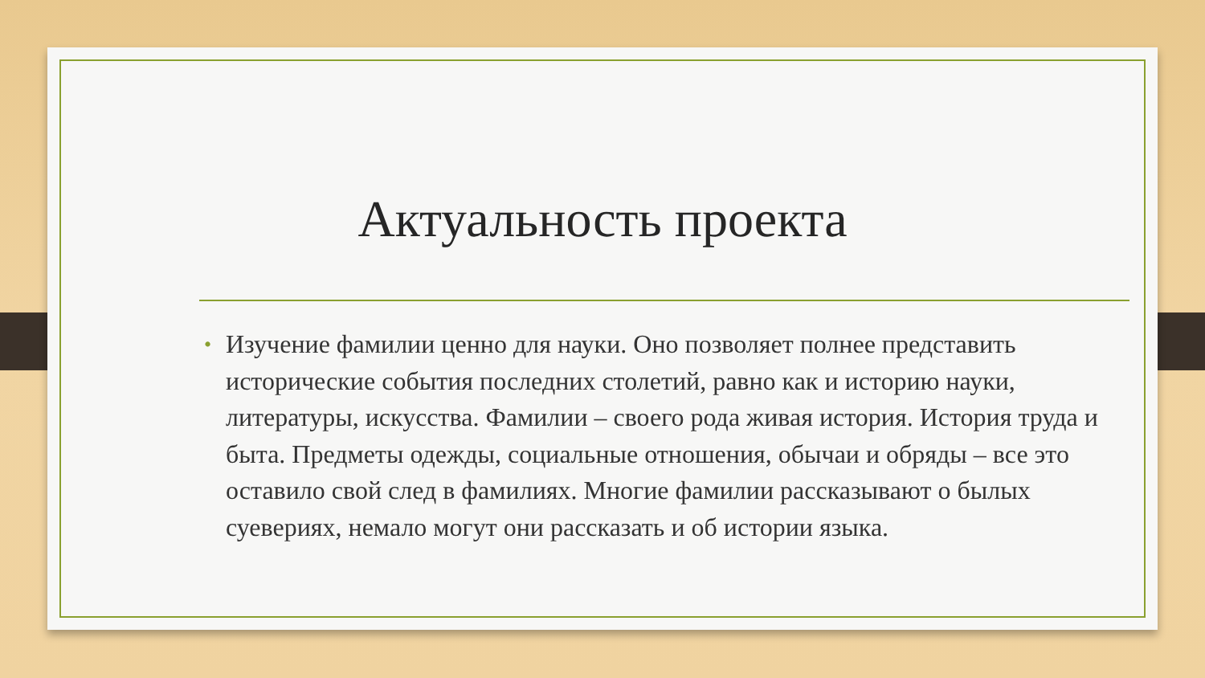Актуальность проекта
• Изучение фамилии ценно для науки. Оно позволяет полнее представить исторические события последних столетий, равно как и историю науки, литературы, искусства. Фамилии – своего рода живая история. История труда и быта. Предметы одежды, социальные отношения, обычаи и обряды – все это оставило свой след в фамилиях. Многие фамилии рассказывают о былых суевериях, немало могут они рассказать и об истории языка.